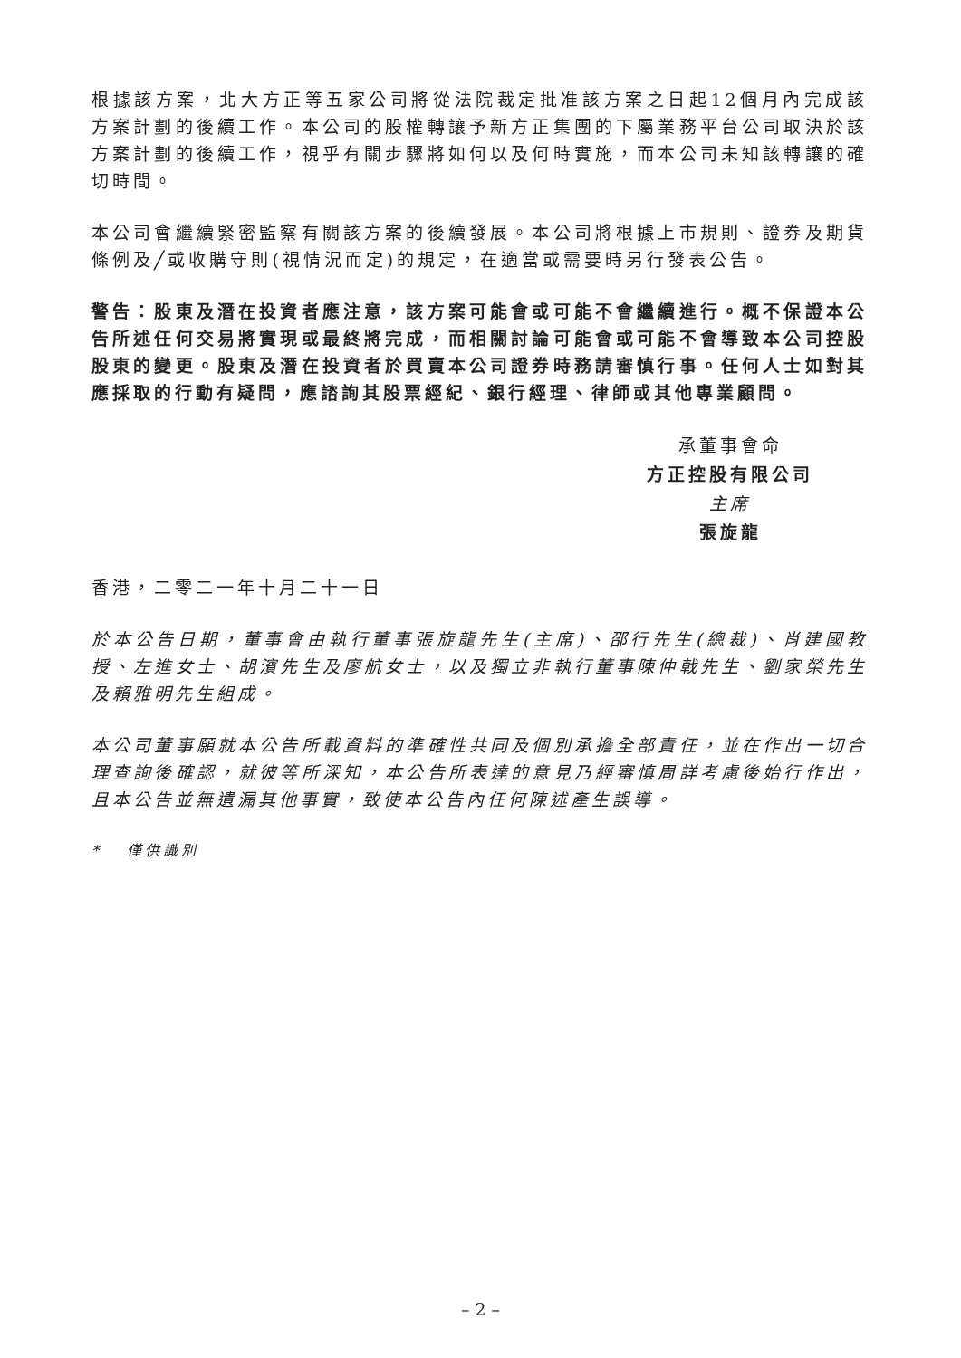根據該方案，北大方正等五家公司將從法院裁定批准該方案之日起12個月內完成該方案計劃的後續工作。本公司的股權轉讓予新方正集團的下屬業務平台公司取決於該方案計劃的後續工作，視乎有關步驟將如何以及何時實施，而本公司未知該轉讓的確切時間。
本公司會繼續緊密監察有關該方案的後續發展。本公司將根據上市規則、證券及期貨條例及╱或收購守則(視情況而定)的規定，在適當或需要時另行發表公告。
警告：股東及潛在投資者應注意，該方案可能會或可能不會繼續進行。概不保證本公告所述任何交易將實現或最終將完成，而相關討論可能會或可能不會導致本公司控股股東的變更。股東及潛在投資者於買賣本公司證券時務請審慎行事。任何人士如對其應採取的行動有疑問，應諮詢其股票經紀、銀行經理、律師或其他專業顧問。
承董事會命
方正控股有限公司
主席
張旋龍
香港，二零二一年十月二十一日
於本公告日期，董事會由執行董事張旋龍先生(主席)、邵行先生(總裁)、肖建國教授、左進女士、胡濱先生及廖航女士，以及獨立非執行董事陳仲戟先生、劉家榮先生及賴雅明先生組成。
本公司董事願就本公告所載資料的準確性共同及個別承擔全部責任，並在作出一切合理查詢後確認，就彼等所深知，本公告所表達的意見乃經審慎周詳考慮後始行作出，且本公告並無遺漏其他事實，致使本公告內任何陳述產生誤導。
* 僅供識別
– 2 –